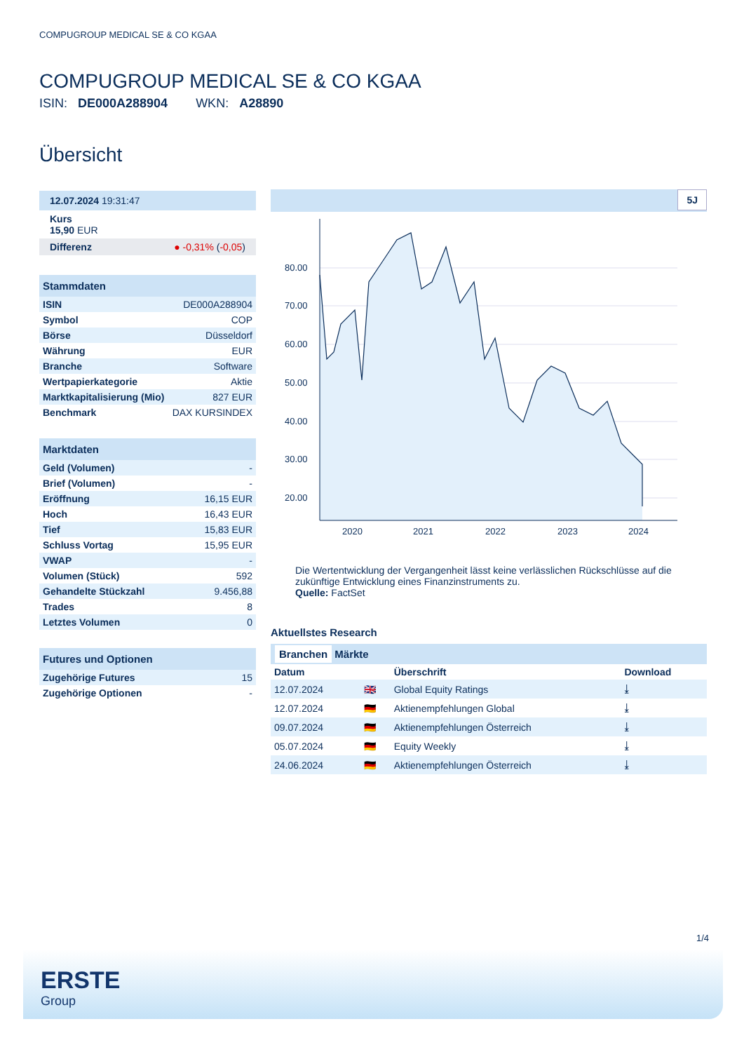COMPUGROUP MEDICAL SE & CO KGAA
COMPUGROUP MEDICAL SE & CO KGAA
ISIN: DE000A288904 WKN: A28890
Übersicht
12.07.2024 19:31:47
Kurs
15,90 EUR
Differenz ● -0,31% (-0,05)
Stammdaten
| ISIN | DE000A288904 |
| Symbol | COP |
| Börse | Düsseldorf |
| Währung | EUR |
| Branche | Software |
| Wertpapierkategorie | Aktie |
| Marktkapitalisierung (Mio) | 827 EUR |
| Benchmark | DAX KURSINDEX |
Marktdaten
| Geld (Volumen) | - |
| Brief (Volumen) | - |
| Eröffnung | 16,15 EUR |
| Hoch | 16,43 EUR |
| Tief | 15,83 EUR |
| Schluss Vortag | 15,95 EUR |
| VWAP | - |
| Volumen (Stück) | 592 |
| Gehandelte Stückzahl | 9.456,88 |
| Trades | 8 |
| Letztes Volumen | 0 |
Futures und Optionen
| Zugehörige Futures | 15 |
| Zugehörige Optionen | - |
5J
80.00
70.00
60.00
50.00
40.00
30.00
20.00
2020
2021
2022
2023
2024
Die Wertentwicklung der Vergangenheit lässt keine verlässlichen Rückschlüsse auf die zukünftige Entwicklung eines Finanzinstruments zu.
Quelle: FactSet
Aktuellstes Research
Branchen Märkte
| Datum | | Überschrift | Download |
| --- | --- | --- | --- |
| 12.07.2024 | 🇬🇧 | Global Equity Ratings | ⤓ |
| 12.07.2024 | 🇩🇪 | Aktienempfehlungen Global | ⤓ |
| 09.07.2024 | 🇩🇪 | Aktienempfehlungen Österreich | ⤓ |
| 05.07.2024 | 🇩🇪 | Equity Weekly | ⤓ |
| 24.06.2024 | 🇩🇪 | Aktienempfehlungen Österreich | ⤓ |
1/4
ERSTE
Group